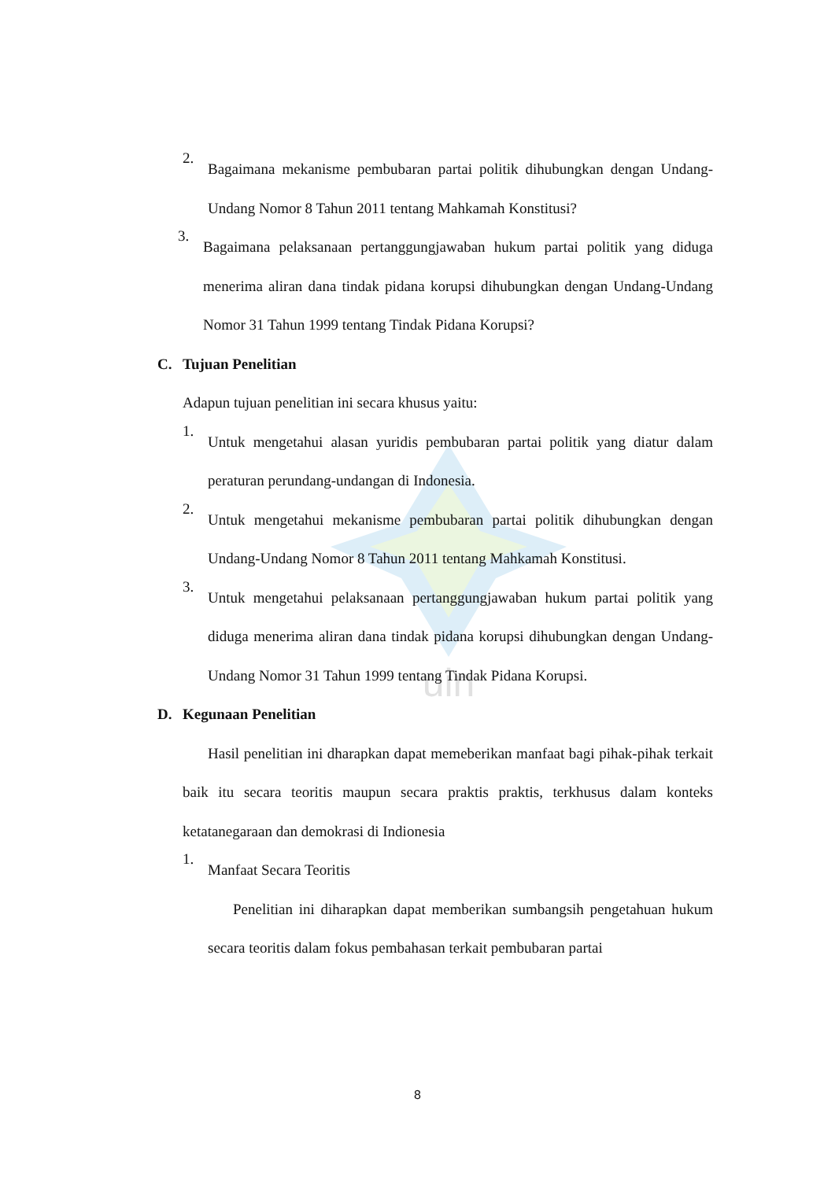uin
2.
Bagaimana mekanisme pembubaran partai politik dihubungkan dengan Undang-Undang Nomor 8 Tahun 2011 tentang Mahkamah Konstitusi?
3.
Bagaimana pelaksanaan pertanggungjawaban hukum partai politik yang diduga menerima aliran dana tindak pidana korupsi dihubungkan dengan Undang-Undang Nomor 31 Tahun 1999 tentang Tindak Pidana Korupsi?
C. Tujuan Penelitian
Adapun tujuan penelitian ini secara khusus yaitu:
1.
Untuk mengetahui alasan yuridis pembubaran partai politik yang diatur dalam peraturan perundang-undangan di Indonesia.
2.
Untuk mengetahui mekanisme pembubaran partai politik dihubungkan dengan Undang-Undang Nomor 8 Tahun 2011 tentang Mahkamah Konstitusi.
3.
Untuk mengetahui pelaksanaan pertanggungjawaban hukum partai politik yang diduga menerima aliran dana tindak pidana korupsi dihubungkan dengan Undang-Undang Nomor 31 Tahun 1999 tentang Tindak Pidana Korupsi.
D. Kegunaan Penelitian
Hasil penelitian ini dharapkan dapat memeberikan manfaat bagi pihak-pihak terkait baik itu secara teoritis maupun secara praktis praktis, terkhusus dalam konteks ketatanegaraan dan demokrasi di Indionesia
1.
Manfaat Secara Teoritis
Penelitian ini diharapkan dapat memberikan sumbangsih pengetahuan hukum secara teoritis dalam fokus pembahasan terkait pembubaran partai
8